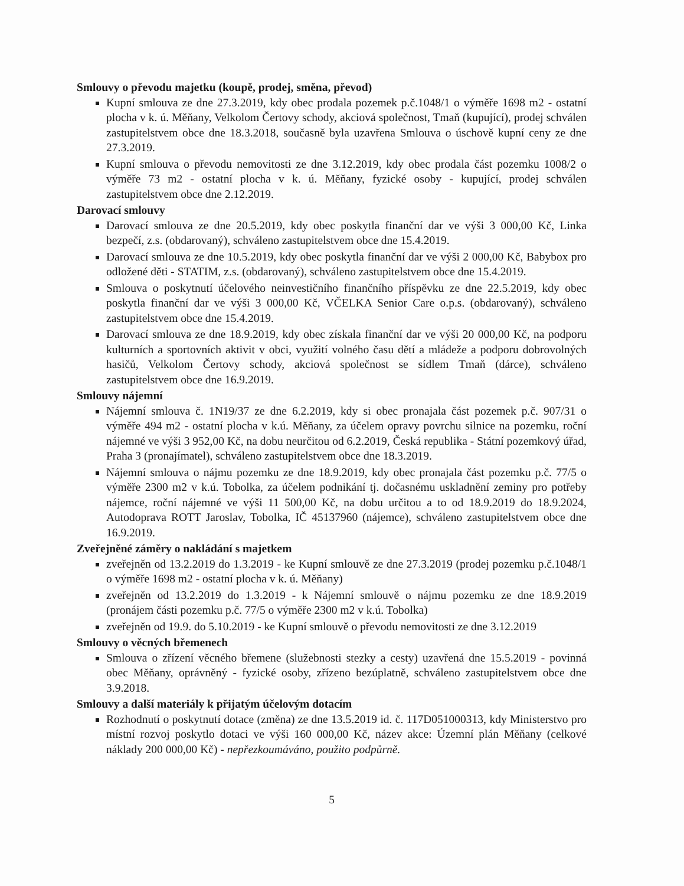Smlouvy o převodu majetku (koupě, prodej, směna, převod)
Kupní smlouva ze dne 27.3.2019, kdy obec prodala pozemek p.č.1048/1 o výměře 1698 m2 - ostatní plocha v k. ú. Měňany, Velkolom Čertovy schody, akciová společnost, Tmaň (kupující), prodej schválen zastupitelstvem obce dne 18.3.2018, současně byla uzavřena Smlouva o úschově kupní ceny ze dne 27.3.2019.
Kupní smlouva o převodu nemovitosti ze dne 3.12.2019, kdy obec prodala část pozemku 1008/2 o výměře 73 m2 - ostatní plocha v k. ú. Měňany, fyzické osoby - kupující, prodej schválen zastupitelstvem obce dne 2.12.2019.
Darovací smlouvy
Darovací smlouva ze dne 20.5.2019, kdy obec poskytla finanční dar ve výši 3 000,00 Kč, Linka bezpečí, z.s. (obdarovaný), schváleno zastupitelstvem obce dne 15.4.2019.
Darovací smlouva ze dne 10.5.2019, kdy obec poskytla finanční dar ve výši 2 000,00 Kč, Babybox pro odložené děti - STATIM, z.s. (obdarovaný), schváleno zastupitelstvem obce dne 15.4.2019.
Smlouva o poskytnutí účelového neinvestičního finančního příspěvku ze dne 22.5.2019, kdy obec poskytla finanční dar ve výši 3 000,00 Kč, VČELKA Senior Care o.p.s. (obdarovaný), schváleno zastupitelstvem obce dne 15.4.2019.
Darovací smlouva ze dne 18.9.2019, kdy obec získala finanční dar ve výši 20 000,00 Kč, na podporu kulturních a sportovních aktivit v obci, využití volného času dětí a mládeže a podporu dobrovolných hasičů, Velkolom Čertovy schody, akciová společnost se sídlem Tmaň (dárce), schváleno zastupitelstvem obce dne 16.9.2019.
Smlouvy nájemní
Nájemní smlouva č. 1N19/37 ze dne 6.2.2019, kdy si obec pronajala část pozemek p.č. 907/31 o výměře 494 m2 - ostatní plocha v k.ú. Měňany, za účelem opravy povrchu silnice na pozemku, roční nájemné ve výši 3 952,00 Kč, na dobu neurčitou od 6.2.2019, Česká republika - Státní pozemkový úřad, Praha 3 (pronajímatel), schváleno zastupitelstvem obce dne 18.3.2019.
Nájemní smlouva o nájmu pozemku ze dne 18.9.2019, kdy obec pronajala část pozemku p.č. 77/5 o výměře 2300 m2 v k.ú. Tobolka, za účelem podnikání tj. dočasnému uskladnění zeminy pro potřeby nájemce, roční nájemné ve výši 11 500,00 Kč, na dobu určitou a to od 18.9.2019 do 18.9.2024, Autodoprava ROTT Jaroslav, Tobolka, IČ 45137960 (nájemce), schváleno zastupitelstvem obce dne 16.9.2019.
Zveřejněné záměry o nakládání s majetkem
zveřejněn od 13.2.2019 do 1.3.2019 - ke Kupní smlouvě ze dne 27.3.2019 (prodej pozemku p.č.1048/1 o výměře 1698 m2 - ostatní plocha v k. ú. Měňany)
zveřejněn od 13.2.2019 do 1.3.2019 - k Nájemní smlouvě o nájmu pozemku ze dne 18.9.2019 (pronájem části pozemku p.č. 77/5 o výměře 2300 m2 v k.ú. Tobolka)
zveřejněn od 19.9. do 5.10.2019 - ke Kupní smlouvě o převodu nemovitosti ze dne 3.12.2019
Smlouvy o věcných břemenech
Smlouva o zřízení věcného břemene (služebnosti stezky a cesty) uzavřená dne 15.5.2019 - povinná obec Měňany, oprávněný - fyzické osoby, zřízeno bezúplatně, schváleno zastupitelstvem obce dne 3.9.2018.
Smlouvy a další materiály k přijatým účelovým dotacím
Rozhodnutí o poskytnutí dotace (změna) ze dne 13.5.2019 id. č. 117D051000313, kdy Ministerstvo pro místní rozvoj poskytlo dotaci ve výši 160 000,00 Kč, název akce: Územní plán Měňany (celkové náklady 200 000,00 Kč) - nepřezkoumáváno, použito podpůrně.
5